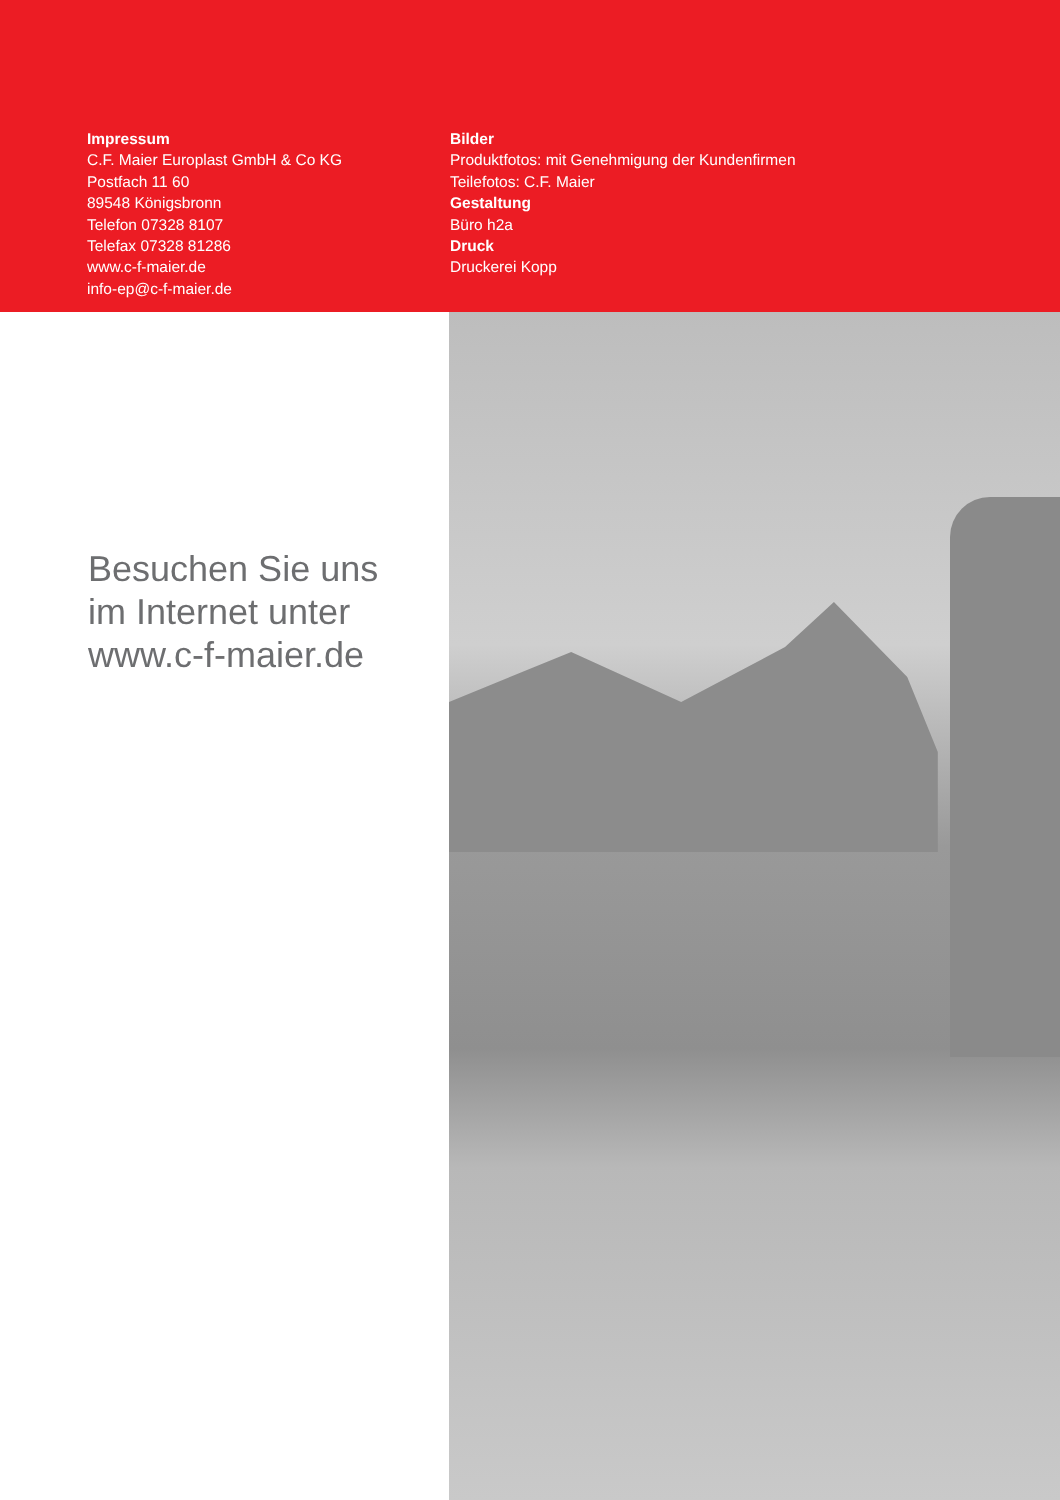Impressum
C.F. Maier Europlast GmbH & Co KG
Postfach 11 60
89548 Königsbronn
Telefon 07328 8107
Telefax 07328 81286
www.c-f-maier.de
info-ep@c-f-maier.de
Bilder
Produktfotos: mit Genehmigung der Kundenfirmen
Teilefotos: C.F. Maier
Gestaltung
Büro h2a
Druck
Druckerei Kopp
Besuchen Sie uns
im Internet unter
www.c-f-maier.de